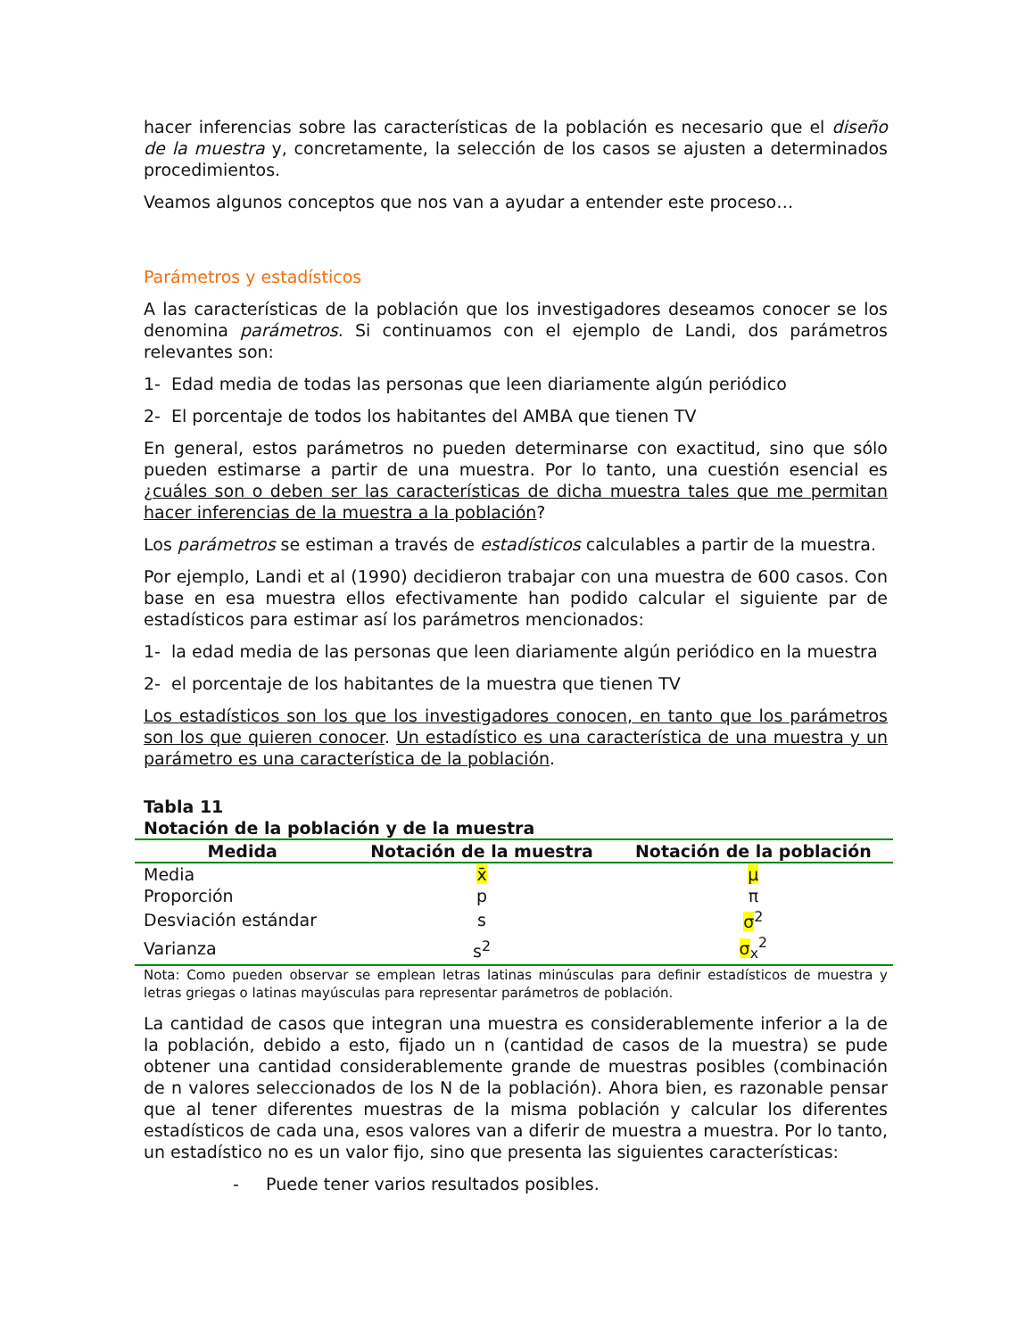hacer inferencias sobre las características de la población es necesario que el diseño de la muestra y, concretamente, la selección de los casos se ajusten a determinados procedimientos.
Veamos algunos conceptos que nos van a ayudar a entender este proceso…
Parámetros y estadísticos
A las características de la población que los investigadores deseamos conocer se los denomina parámetros. Si continuamos con el ejemplo de Landi, dos parámetros relevantes son:
1- Edad media de todas las personas que leen diariamente algún periódico
2- El porcentaje de todos los habitantes del AMBA que tienen TV
En general, estos parámetros no pueden determinarse con exactitud, sino que sólo pueden estimarse a partir de una muestra. Por lo tanto, una cuestión esencial es ¿cuáles son o deben ser las características de dicha muestra tales que me permitan hacer inferencias de la muestra a la población?
Los parámetros se estiman a través de estadísticos calculables a partir de la muestra.
Por ejemplo, Landi et al (1990) decidieron trabajar con una muestra de 600 casos. Con base en esa muestra ellos efectivamente han podido calcular el siguiente par de estadísticos para estimar así los parámetros mencionados:
1- la edad media de las personas que leen diariamente algún periódico en la muestra
2- el porcentaje de los habitantes de la muestra que tienen TV
Los estadísticos son los que los investigadores conocen, en tanto que los parámetros son los que quieren conocer. Un estadístico es una característica de una muestra y un parámetro es una característica de la población.
Tabla 11
Notación de la población y de la muestra
| Medida | Notación de la muestra | Notación de la población |
| --- | --- | --- |
| Media | x̄ | μ |
| Proporción | p | π |
| Desviación estándar | s | σ<sup>2</sup> |
| Varianza | s<sup>2</sup> | σ<sub>x</sub><sup>2</sup> |
Nota: Como pueden observar se emplean letras latinas minúsculas para definir estadísticos de muestra y letras griegas o latinas mayúsculas para representar parámetros de población.
La cantidad de casos que integran una muestra es considerablemente inferior a la de la población, debido a esto, fijado un n (cantidad de casos de la muestra) se pude obtener una cantidad considerablemente grande de muestras posibles (combinación de n valores seleccionados de los N de la población). Ahora bien, es razonable pensar que al tener diferentes muestras de la misma población y calcular los diferentes estadísticos de cada una, esos valores van a diferir de muestra a muestra. Por lo tanto, un estadístico no es un valor fijo, sino que presenta las siguientes características:
- Puede tener varios resultados posibles.